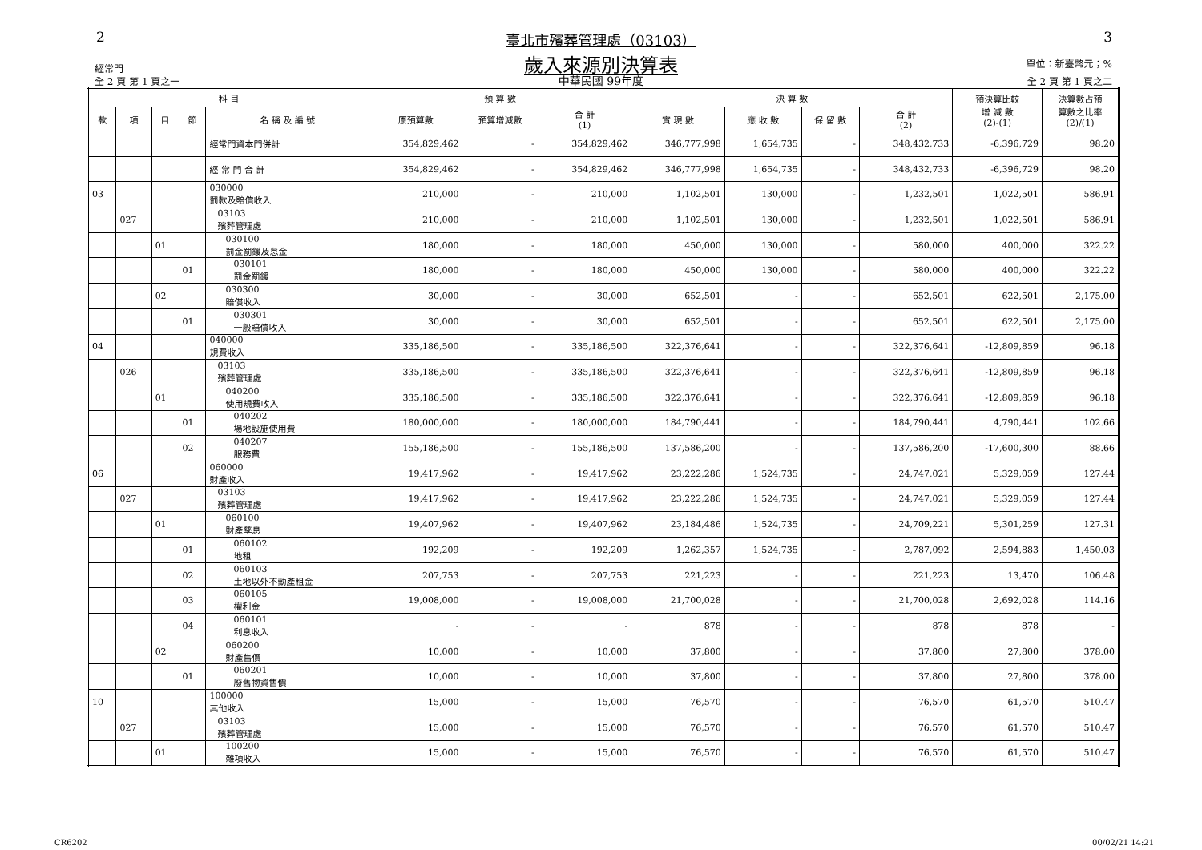2
臺北市殯葬管理處（03103） 3
歲入來源別決算表 經常門 單位：新臺幣元；%
全 2 頁 第 1 頁之一
中華民國 99年度 全 2 頁 第 1 頁之二
| 科 目 | | | | | 預 算 數 | | | 決 算 數 | | | | 預決算比較 增 減 數 (2)-(1) | 決算數占預 算數之比率 (2)/(1) |
| --- | --- | --- | --- | --- | --- | --- | --- | --- | --- | --- | --- | --- | --- |
| 款 | 項 | 目 | 節 | 名 稱 及 編 號 | 原預算數 | 預算增減數 | 合 計 (1) | 實 現 數 | 應 收 數 | 保 留 數 | 合 計 (2) | | |
| | | | | 經常門資本門併計 | 354,829,462 | - | 354,829,462 | 346,777,998 | 1,654,735 | - | 348,432,733 | -6,396,729 | 98.20 |
| | | | | 經 常 門 合 計 | 354,829,462 | - | 354,829,462 | 346,777,998 | 1,654,735 | - | 348,432,733 | -6,396,729 | 98.20 |
| 03 | | | | 030000 罰款及賠償收入 | 210,000 | - | 210,000 | 1,102,501 | 130,000 | - | 1,232,501 | 1,022,501 | 586.91 |
| | 027 | | | 03103 殯葬管理處 | 210,000 | - | 210,000 | 1,102,501 | 130,000 | - | 1,232,501 | 1,022,501 | 586.91 |
| | | 01 | | 030100 罰金罰鍰及怠金 | 180,000 | - | 180,000 | 450,000 | 130,000 | - | 580,000 | 400,000 | 322.22 |
| | | | 01 | 030101 罰金罰鍰 | 180,000 | - | 180,000 | 450,000 | 130,000 | - | 580,000 | 400,000 | 322.22 |
| | | 02 | | 030300 賠償收入 | 30,000 | - | 30,000 | 652,501 | - | - | 652,501 | 622,501 | 2,175.00 |
| | | | 01 | 030301 一般賠償收入 | 30,000 | - | 30,000 | 652,501 | - | - | 652,501 | 622,501 | 2,175.00 |
| 04 | | | | 040000 規費收入 | 335,186,500 | - | 335,186,500 | 322,376,641 | - | - | 322,376,641 | -12,809,859 | 96.18 |
| | 026 | | | 03103 殯葬管理處 | 335,186,500 | - | 335,186,500 | 322,376,641 | - | - | 322,376,641 | -12,809,859 | 96.18 |
| | | 01 | | 040200 使用規費收入 | 335,186,500 | - | 335,186,500 | 322,376,641 | - | - | 322,376,641 | -12,809,859 | 96.18 |
| | | | 01 | 040202 場地設施使用費 | 180,000,000 | - | 180,000,000 | 184,790,441 | - | - | 184,790,441 | 4,790,441 | 102.66 |
| | | | 02 | 040207 服務費 | 155,186,500 | - | 155,186,500 | 137,586,200 | - | - | 137,586,200 | -17,600,300 | 88.66 |
| 06 | | | | 060000 財產收入 | 19,417,962 | - | 19,417,962 | 23,222,286 | 1,524,735 | - | 24,747,021 | 5,329,059 | 127.44 |
| | 027 | | | 03103 殯葬管理處 | 19,417,962 | - | 19,417,962 | 23,222,286 | 1,524,735 | - | 24,747,021 | 5,329,059 | 127.44 |
| | | 01 | | 060100 財產孳息 | 19,407,962 | - | 19,407,962 | 23,184,486 | 1,524,735 | - | 24,709,221 | 5,301,259 | 127.31 |
| | | | 01 | 060102 地租 | 192,209 | - | 192,209 | 1,262,357 | 1,524,735 | - | 2,787,092 | 2,594,883 | 1,450.03 |
| | | | 02 | 060103 土地以外不動產租金 | 207,753 | - | 207,753 | 221,223 | - | - | 221,223 | 13,470 | 106.48 |
| | | | 03 | 060105 權利金 | 19,008,000 | - | 19,008,000 | 21,700,028 | - | - | 21,700,028 | 2,692,028 | 114.16 |
| | | | 04 | 060101 利息收入 | - | - | - | 878 | - | - | 878 | 878 | - |
| | | 02 | | 060200 財產售價 | 10,000 | - | 10,000 | 37,800 | - | - | 37,800 | 27,800 | 378.00 |
| | | | 01 | 060201 廢舊物資售價 | 10,000 | - | 10,000 | 37,800 | - | - | 37,800 | 27,800 | 378.00 |
| 10 | | | | 100000 其他收入 | 15,000 | - | 15,000 | 76,570 | - | - | 76,570 | 61,570 | 510.47 |
| | 027 | | | 03103 殯葬管理處 | 15,000 | - | 15,000 | 76,570 | - | - | 76,570 | 61,570 | 510.47 |
| | | 01 | | 100200 雜項收入 | 15,000 | - | 15,000 | 76,570 | - | - | 76,570 | 61,570 | 510.47 |
CR6202 00/02/21 14:21